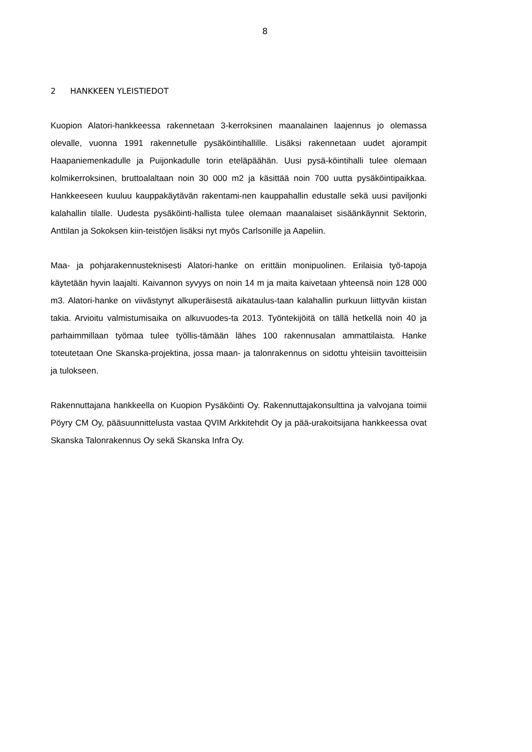8
2 HANKKEEN YLEISTIEDOT
Kuopion Alatori-hankkeessa rakennetaan 3-kerroksinen maanalainen laajennus jo olemassa olevalle, vuonna 1991 rakennetulle pysäköintihallille. Lisäksi rakennetaan uudet ajorampit Haapaniemenkadulle ja Puijonkadulle torin eteläpäähän. Uusi pysä-köintihalli tulee olemaan kolmikerroksinen, bruttoalaltaan noin 30 000 m2 ja käsittää noin 700 uutta pysäköintipaikkaa. Hankkeeseen kuuluu kauppakäytävän rakentami-nen kauppahallin edustalle sekä uusi paviljonki kalahallin tilalle. Uudesta pysäköinti-hallista tulee olemaan maanalaiset sisäänkäynnit Sektorin, Anttilan ja Sokoksen kiin-teistöjen lisäksi nyt myös Carlsonille ja Aapeliin.
Maa- ja pohjarakennusteknisesti Alatori-hanke on erittäin monipuolinen. Erilaisia työ-tapoja käytetään hyvin laajalti. Kaivannon syvyys on noin 14 m ja maita kaivetaan yhteensä noin 128 000 m3. Alatori-hanke on viivästynyt alkuperäisestä aikataulus-taan kalahallin purkuun liittyvän kiistan takia. Arvioitu valmistumisaika on alkuvuodes-ta 2013. Työntekijöitä on tällä hetkellä noin 40 ja parhaimmillaan työmaa tulee työllis-tämään lähes 100 rakennusalan ammattilaista. Hanke toteutetaan One Skanska-projektina, jossa maan- ja talonrakennus on sidottu yhteisiin tavoitteisiin ja tulokseen.
Rakennuttajana hankkeella on Kuopion Pysäköinti Oy. Rakennuttajakonsulttina ja valvojana toimii Pöyry CM Oy, pääsuunnittelusta vastaa QVIM Arkkitehdit Oy ja pää-urakoitsijana hankkeessa ovat Skanska Talonrakennus Oy sekä Skanska Infra Oy.